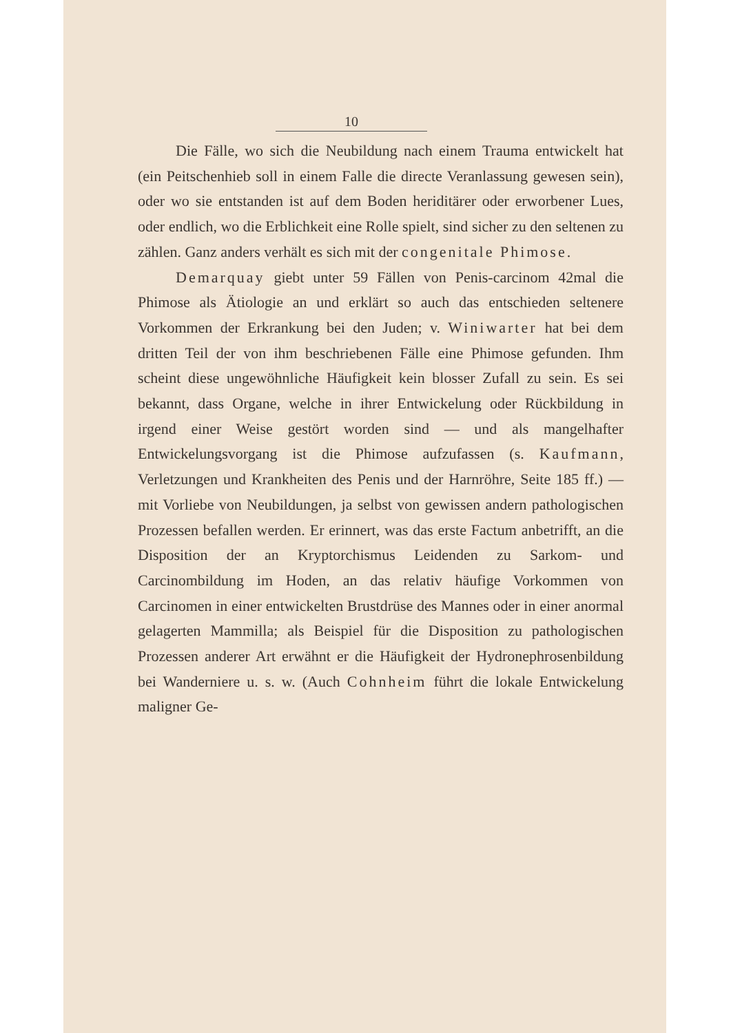10
Die Fälle, wo sich die Neubildung nach einem Trauma entwickelt hat (ein Peitschenhieb soll in einem Falle die directe Veranlassung gewesen sein), oder wo sie entstanden ist auf dem Boden heriditärer oder erworbener Lues, oder endlich, wo die Erblichkeit eine Rolle spielt, sind sicher zu den seltenen zu zählen. Ganz anders verhält es sich mit der congenitale Phimose.
Demarquay giebt unter 59 Fällen von Penis-carcinom 42mal die Phimose als Ätiologie an und erklärt so auch das entschieden seltenere Vorkommen der Erkrankung bei den Juden; v. Winiwarter hat bei dem dritten Teil der von ihm beschriebenen Fälle eine Phimose gefunden. Ihm scheint diese ungewöhnliche Häufigkeit kein blosser Zufall zu sein. Es sei bekannt, dass Organe, welche in ihrer Entwickelung oder Rückbildung in irgend einer Weise gestört worden sind — und als mangelhafter Entwickelungsvorgang ist die Phimose aufzufassen (s. Kaufmann, Verletzungen und Krankheiten des Penis und der Harnröhre, Seite 185 ff.) — mit Vorliebe von Neubildungen, ja selbst von gewissen andern pathologischen Prozessen befallen werden. Er erinnert, was das erste Factum anbetrifft, an die Disposition der an Kryptorchismus Leidenden zu Sarkom- und Carcinombildung im Hoden, an das relativ häufige Vorkommen von Carcinomen in einer entwickelten Brustdrüse des Mannes oder in einer anormal gelagerten Mammilla; als Beispiel für die Disposition zu pathologischen Prozessen anderer Art erwähnt er die Häufigkeit der Hydronephrosenbildung bei Wanderniere u. s. w. (Auch Cohnheim führt die lokale Entwickelung maligner Ge-